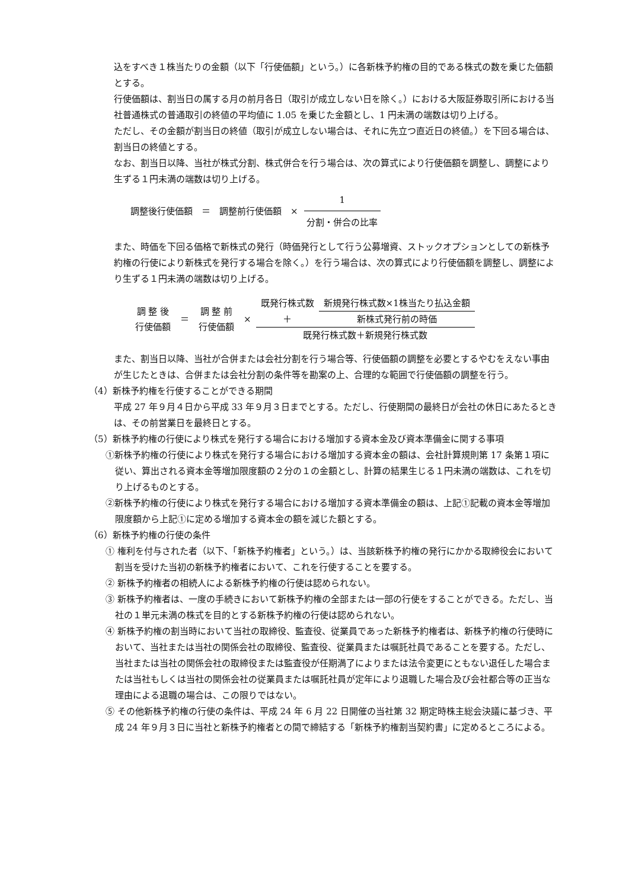込をすべき１株当たりの金額（以下「行使価額」という。）に各新株予約権の目的である株式の数を乗じた価額とする。
行使価額は、割当日の属する月の前月各日（取引が成立しない日を除く。）における大阪証券取引所における当社普通株式の普通取引の終値の平均値に 1.05 を乗じた金額とし、1 円未満の端数は切り上げる。
ただし、その金額が割当日の終値（取引が成立しない場合は、それに先立つ直近日の終値。）を下回る場合は、割当日の終値とする。
なお、割当日以降、当社が株式分割、株式併合を行う場合は、次の算式により行使価額を調整し、調整により生ずる１円未満の端数は切り上げる。
調整後行使価額　＝　調整前行使価額　× 1 分割・併合の比率
また、時価を下回る価格で新株式の発行（時価発行として行う公募増資、ストックオプションとしての新株予約権の行使により新株式を発行する場合を除く。）を行う場合は、次の算式により行使価額を調整し、調整により生ずる１円未満の端数は切り上げる。
| 調 整 後 行使価額 | ＝ | 調 整 前 行使価額 | × | 既発行株式数 | 新規発行株式数×1株当たり払込金額 |
| | | | | ＋ | 新株式発行前の時価 |
| | | | | 既発行株式数＋新規発行株式数 | |
また、割当日以降、当社が合併または会社分割を行う場合等、行使価額の調整を必要とするやむをえない事由が生じたときは、合併または会社分割の条件等を勘案の上、合理的な範囲で行使価額の調整を行う。
（4）新株予約権を行使することができる期間
平成 27 年９月４日から平成 33 年９月３日までとする。ただし、行使期間の最終日が会社の休日にあたるときは、その前営業日を最終日とする。
（5）新株予約権の行使により株式を発行する場合における増加する資本金及び資本準備金に関する事項
①新株予約権の行使により株式を発行する場合における増加する資本金の額は、会社計算規則第 17 条第１項に従い、算出される資本金等増加限度額の２分の１の金額とし、計算の結果生じる１円未満の端数は、これを切り上げるものとする。
②新株予約権の行使により株式を発行する場合における増加する資本準備金の額は、上記①記載の資本金等増加限度額から上記①に定める増加する資本金の額を減じた額とする。
（6）新株予約権の行使の条件
① 権利を付与された者（以下、「新株予約権者」という。）は、当該新株予約権の発行にかかる取締役会において割当を受けた当初の新株予約権者において、これを行使することを要する。
② 新株予約権者の相続人による新株予約権の行使は認められない。
③ 新株予約権者は、一度の手続きにおいて新株予約権の全部または一部の行使をすることができる。ただし、当社の１単元未満の株式を目的とする新株予約権の行使は認められない。
④ 新株予約権の割当時において当社の取締役、監査役、従業員であった新株予約権者は、新株予約権の行使時において、当社または当社の関係会社の取締役、監査役、従業員または嘱託社員であることを要する。ただし、当社または当社の関係会社の取締役または監査役が任期満了によりまたは法令変更にともない退任した場合または当社もしくは当社の関係会社の従業員または嘱託社員が定年により退職した場合及び会社都合等の正当な理由による退職の場合は、この限りではない。
⑤ その他新株予約権の行使の条件は、平成 24 年 6 月 22 日開催の当社第 32 期定時株主総会決議に基づき、平成 24 年９月３日に当社と新株予約権者との間で締結する「新株予約権割当契約書」に定めるところによる。